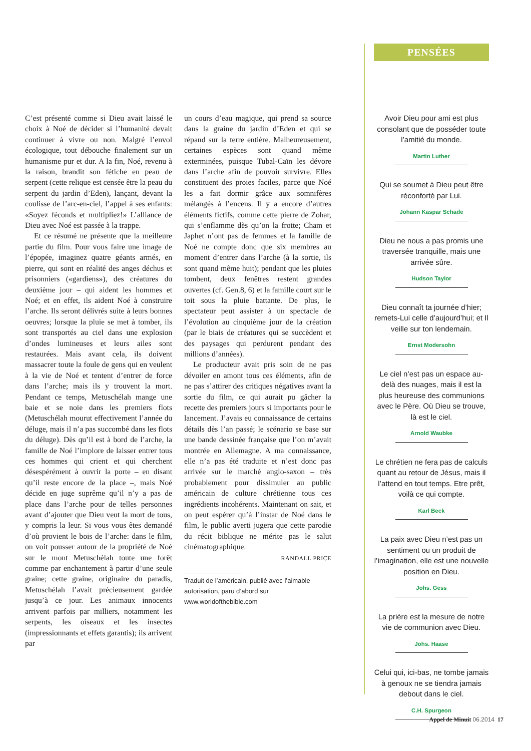C’est présenté comme si Dieu avait laissé le choix à Noé de décider si l’humanité devait continuer à vivre ou non. Malgré l’envol écologique, tout débouche finalement sur un humanisme pur et dur. A la fin, Noé, revenu à la raison, brandit son fétiche en peau de serpent (cette relique est censée être la peau du serpent du jardin d’Eden), lançant, devant la coulisse de l’arc-en-ciel, l’appel à ses enfants: «Soyez féconds et multipliez!» L’alliance de Dieu avec Noé est passée à la trappe.
Et ce résumé ne présente que la meilleure partie du film. Pour vous faire une image de l’épopée, imaginez quatre géants armés, en pierre, qui sont en réalité des anges déchus et prisonniers («gardiens»), des créatures du deuxième jour – qui aident les hommes et Noé; et en effet, ils aident Noé à construire l’arche. Ils seront délivrés suite à leurs bonnes oeuvres; lorsque la pluie se met à tomber, ils sont transportés au ciel dans une explosion d’ondes lumineuses et leurs ailes sont restaurées. Mais avant cela, ils doivent massacrer toute la foule de gens qui en veulent à la vie de Noé et tentent d’entrer de force dans l’arche; mais ils y trouvent la mort. Pendant ce temps, Metuschélah mange une baie et se noie dans les premiers flots (Metuschélah mourut effectivement l’année du déluge, mais il n’a pas succombé dans les flots du déluge). Dès qu’il est à bord de l’arche, la famille de Noé l’implore de laisser entrer tous ces hommes qui crient et qui cherchent désespérément à ouvrir la porte – en disant qu’il reste encore de la place –, mais Noé décide en juge suprême qu’il n’y a pas de place dans l’arche pour de telles personnes avant d’ajouter que Dieu veut la mort de tous, y compris la leur. Si vous vous êtes demandé d’où provient le bois de l’arche: dans le film, on voit pousser autour de la propriété de Noé sur le mont Metuschélah toute une forêt comme par enchantement à partir d’une seule graine; cette graine, originaire du paradis, Metuschélah l’avait précieusement gardée jusqu’à ce jour. Les animaux innocents arrivent parfois par milliers, notamment les serpents, les oiseaux et les insectes (impressionnants et effets garantis); ils arrivent par
un cours d’eau magique, qui prend sa source dans la graine du jardin d’Eden et qui se répand sur la terre entière. Malheureusement, certaines espèces sont quand même exterminées, puisque Tubal-Caïn les dévore dans l’arche afin de pouvoir survivre. Elles constituent des proies faciles, parce que Noé les a fait dormir grâce aux somnifères mélangés à l’encens. Il y a encore d’autres éléments fictifs, comme cette pierre de Zohar, qui s’enflamme dès qu’on la frotte; Cham et Japhet n’ont pas de femmes et la famille de Noé ne compte donc que six membres au moment d’entrer dans l’arche (à la sortie, ils sont quand même huit); pendant que les pluies tombent, deux fenêtres restent grandes ouvertes (cf. Gen.8, 6) et la famille court sur le toit sous la pluie battante. De plus, le spectateur peut assister à un spectacle de l’évolution au cinquième jour de la création (par le biais de créatures qui se succèdent et des paysages qui perdurent pendant des millions d’années).
Le producteur avait pris soin de ne pas dévoiler en amont tous ces éléments, afin de ne pas s’attirer des critiques négatives avant la sortie du film, ce qui aurait pu gâcher la recette des premiers jours si importants pour le lancement. J’avais eu connaissance de certains détails dès l’an passé; le scénario se base sur une bande dessinée française que l’on m’avait montrée en Allemagne. A ma connaissance, elle n’a pas été traduite et n’est donc pas arrivée sur le marché anglo-saxon – très probablement pour dissimuler au public américain de culture chrétienne tous ces ingrédients incohérents. Maintenant on sait, et on peut espérer qu’à l’instar de Noé dans le film, le public averti jugera que cette parodie du récit biblique ne mérite pas le salut cinématographique.
RANDALL PRICE
Traduit de l’américain, publié avec l’aimable autorisation, paru d’abord sur www.worldofthebible.com
PENSÉES
Avoir Dieu pour ami est plus consolant que de posséder toute l’amitié du monde.
Martin Luther
Qui se soumet à Dieu peut être réconforté par Lui.
Johann Kaspar Schade
Dieu ne nous a pas promis une traversée tranquille, mais une arrivée sûre.
Hudson Taylor
Dieu connaît ta journée d’hier; remets-Lui celle d’aujourd’hui; et Il veille sur ton lendemain.
Ernst Modersohn
Le ciel n’est pas un espace au-delà des nuages, mais il est la plus heureuse des communions avec le Père. Où Dieu se trouve, là est le ciel.
Arnold Waubke
Le chrétien ne fera pas de calculs quant au retour de Jésus, mais il l’attend en tout temps. Etre prêt, voilà ce qui compte.
Karl Beck
La paix avec Dieu n’est pas un sentiment ou un produit de l’imagination, elle est une nouvelle position en Dieu.
Johs. Gess
La prière est la mesure de notre vie de communion avec Dieu.
Johs. Haase
Celui qui, ici-bas, ne tombe jamais à genoux ne se tiendra jamais debout dans le ciel.
C.H. Spurgeon
Appel de Minuit 06.2014 17